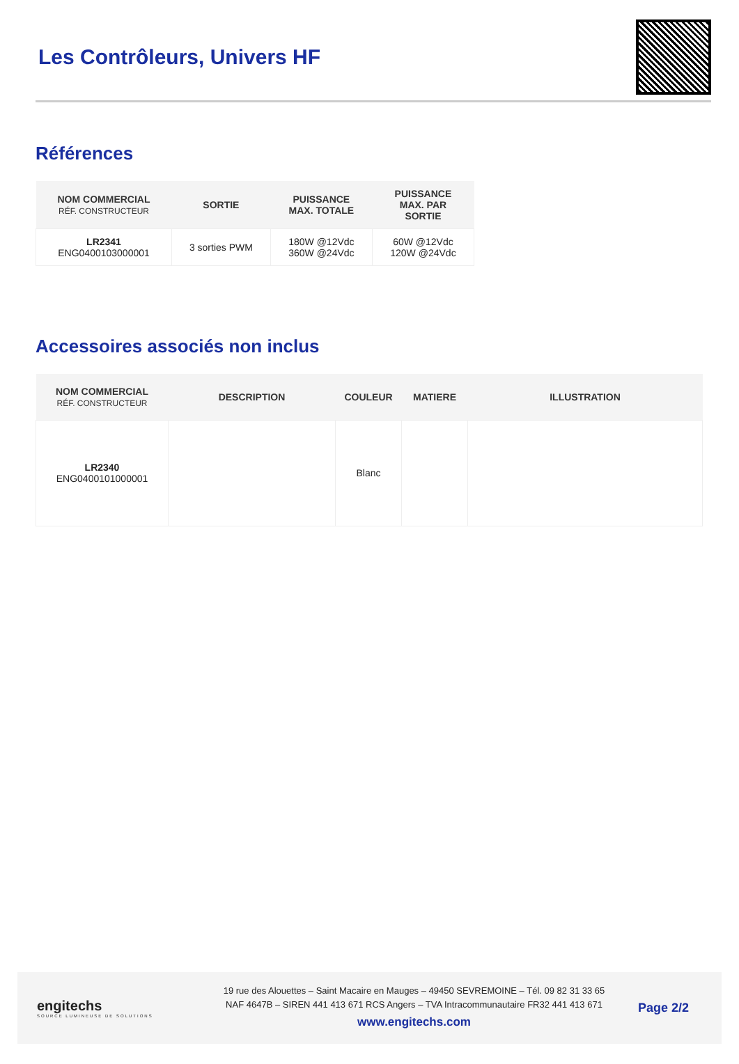Les Contrôleurs, Univers HF
Références
| NOM COMMERCIAL RÉF. CONSTRUCTEUR | SORTIE | PUISSANCE MAX. TOTALE | PUISSANCE MAX. PAR SORTIE |
| --- | --- | --- | --- |
| LR2341 ENG0400103000001 | 3 sorties PWM | 180W @12Vdc 360W @24Vdc | 60W @12Vdc 120W @24Vdc |
Accessoires associés non inclus
| NOM COMMERCIAL RÉF. CONSTRUCTEUR | DESCRIPTION | COULEUR | MATIERE | ILLUSTRATION |
| --- | --- | --- | --- | --- |
| LR2340 ENG0400101000001 | | Blanc | | |
engitechs
SOURCE LUMINEUSE DE SOLUTIONS
19 rue des Alouettes – Saint Macaire en Mauges – 49450 SEVREMOINE – Tél. 09 82 31 33 65
NAF 4647B – SIREN 441 413 671 RCS Angers – TVA Intracommunautaire FR32 441 413 671
www.engitechs.com
Page 2/2